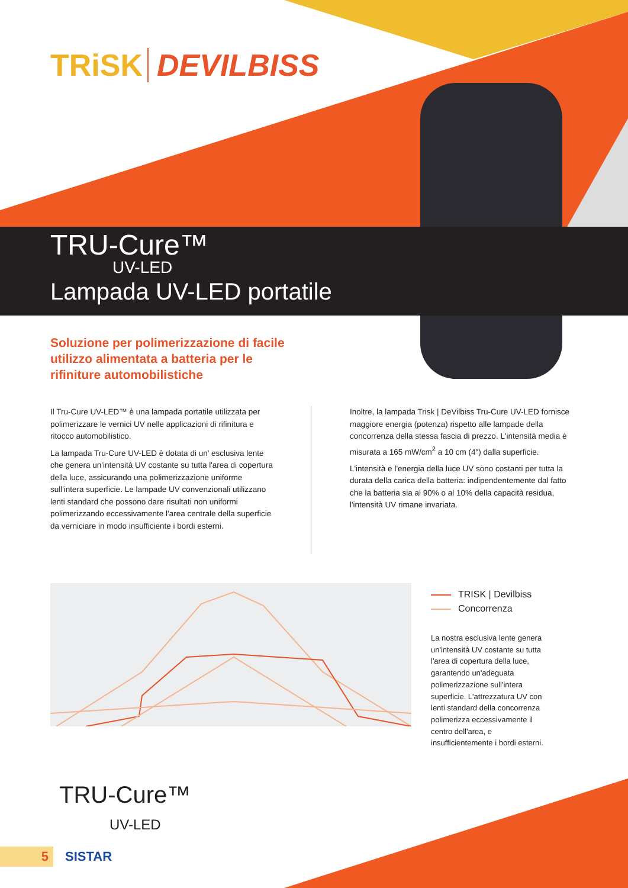TRiSK DEVILBISS
TRU-Cure™
UV-LED
Lampada UV-LED portatile
Soluzione per polimerizzazione di facile utilizzo alimentata a batteria per le rifiniture automobilistiche
Il Tru-Cure UV-LED™ è una lampada portatile utilizzata per polimerizzare le vernici UV nelle applicazioni di rifinitura e ritocco automobilistico.
La lampada Tru-Cure UV-LED è dotata di un' esclusiva lente che genera un'intensità UV costante su tutta l'area di copertura della luce, assicurando una polimerizzazione uniforme sull'intera superficie. Le lampade UV convenzionali utilizzano lenti standard che possono dare risultati non uniformi polimerizzando eccessivamente l'area centrale della superficie da verniciare in modo insufficiente i bordi esterni.
Inoltre, la lampada Trisk | DeVilbiss Tru-Cure UV-LED fornisce maggiore energia (potenza) rispetto alle lampade della concorrenza della stessa fascia di prezzo. L'intensità media è misurata a 165 mW/cm<sup>2</sup> a 10 cm (4″) dalla superficie.
L'intensità e l'energia della luce UV sono costanti per tutta la durata della carica della batteria: indipendentemente dal fatto che la batteria sia al 90% o al 10% della capacità residua, l'intensità UV rimane invariata.
TRISK | Devilbiss
Concorrenza
La nostra esclusiva lente genera un'intensità UV costante su tutta l'area di copertura della luce, garantendo un'adeguata polimerizzazione sull'intera superficie. L'attrezzatura UV con lenti standard della concorrenza polimerizza eccessivamente il centro dell'area, e insufficientemente i bordi esterni.
TRU-Cure™
UV-LED
5
SISTAR